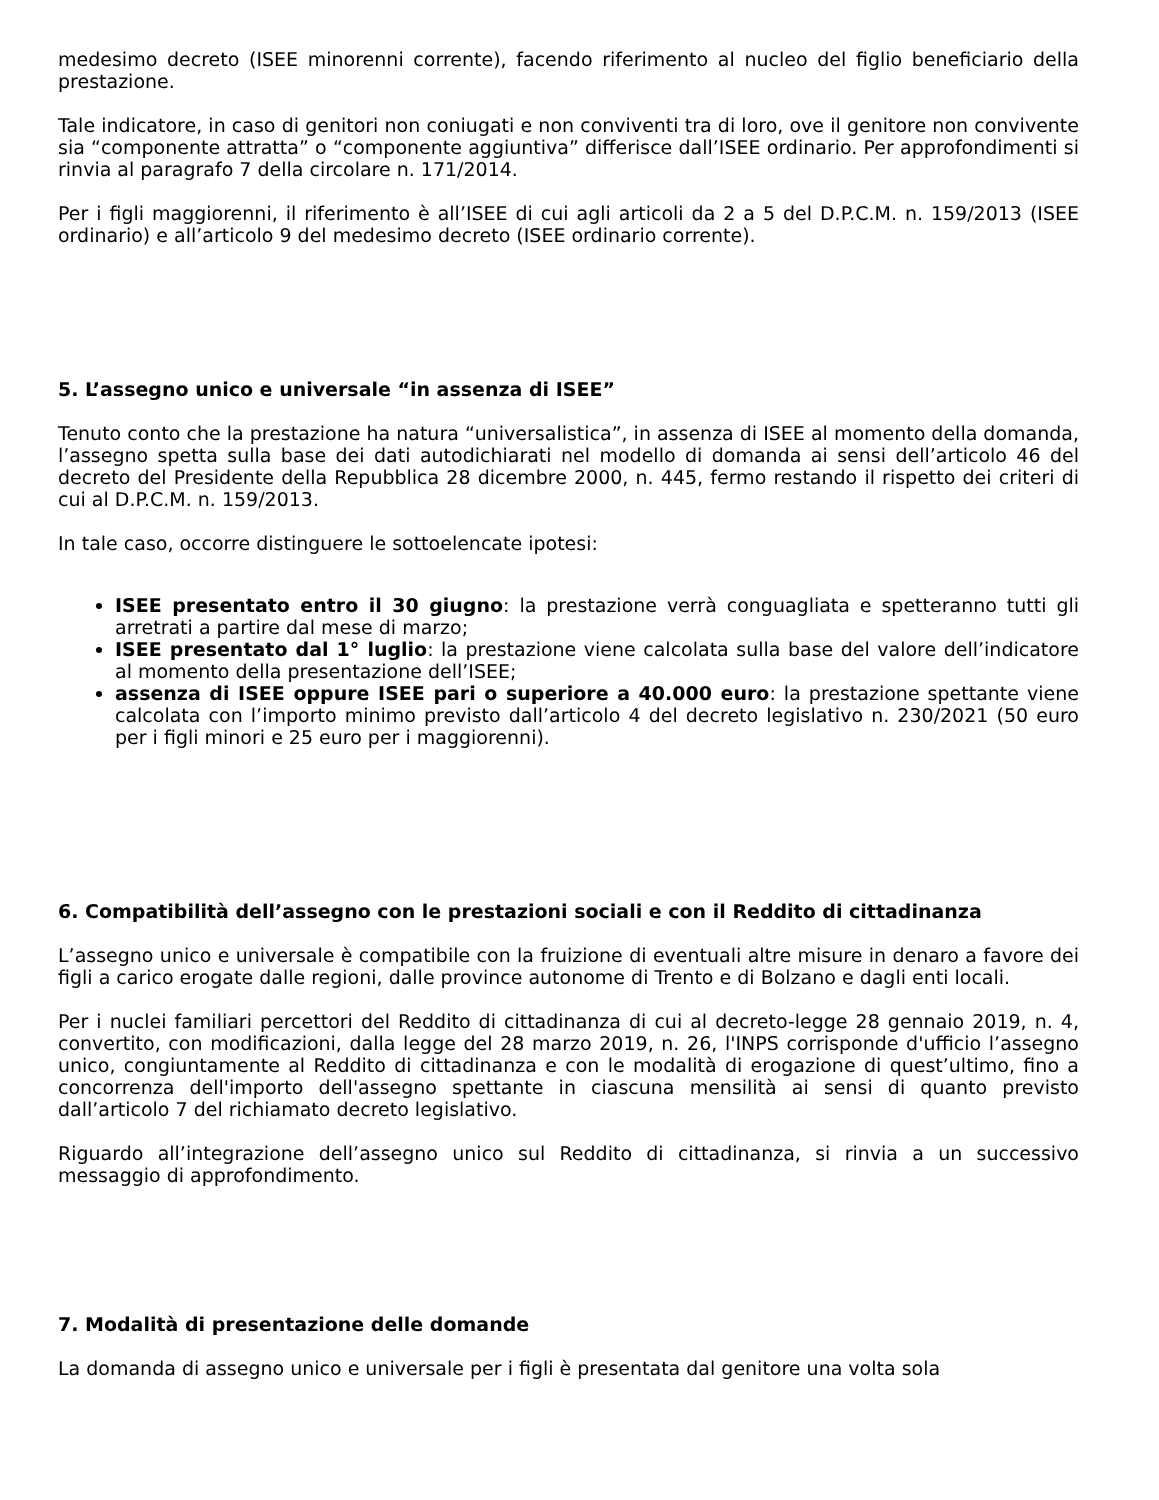medesimo decreto (ISEE minorenni corrente), facendo riferimento al nucleo del figlio beneficiario della prestazione.
Tale indicatore, in caso di genitori non coniugati e non conviventi tra di loro, ove il genitore non convivente sia “componente attratta” o “componente aggiuntiva” differisce dall’ISEE ordinario. Per approfondimenti si rinvia al paragrafo 7 della circolare n. 171/2014.
Per i figli maggiorenni, il riferimento è all’ISEE di cui agli articoli da 2 a 5 del D.P.C.M. n. 159/2013 (ISEE ordinario) e all’articolo 9 del medesimo decreto (ISEE ordinario corrente).
5. L’assegno unico e universale “in assenza di ISEE”
Tenuto conto che la prestazione ha natura “universalistica”, in assenza di ISEE al momento della domanda, l’assegno spetta sulla base dei dati autodichiarati nel modello di domanda ai sensi dell’articolo 46 del decreto del Presidente della Repubblica 28 dicembre 2000, n. 445, fermo restando il rispetto dei criteri di cui al D.P.C.M. n. 159/2013.
In tale caso, occorre distinguere le sottoelencate ipotesi:
ISEE presentato entro il 30 giugno: la prestazione verrà conguagliata e spetteranno tutti gli arretrati a partire dal mese di marzo;
ISEE presentato dal 1° luglio: la prestazione viene calcolata sulla base del valore dell’indicatore al momento della presentazione dell’ISEE;
assenza di ISEE oppure ISEE pari o superiore a 40.000 euro: la prestazione spettante viene calcolata con l’importo minimo previsto dall’articolo 4 del decreto legislativo n. 230/2021 (50 euro per i figli minori e 25 euro per i maggiorenni).
6. Compatibilità dell’assegno con le prestazioni sociali e con il Reddito di cittadinanza
L’assegno unico e universale è compatibile con la fruizione di eventuali altre misure in denaro a favore dei figli a carico erogate dalle regioni, dalle province autonome di Trento e di Bolzano e dagli enti locali.
Per i nuclei familiari percettori del Reddito di cittadinanza di cui al decreto-legge 28 gennaio 2019, n. 4, convertito, con modificazioni, dalla legge del 28 marzo 2019, n. 26, l'INPS corrisponde d'ufficio l’assegno unico, congiuntamente al Reddito di cittadinanza e con le modalità di erogazione di quest’ultimo, fino a concorrenza dell'importo dell'assegno spettante in ciascuna mensilità ai sensi di quanto previsto dall’articolo 7 del richiamato decreto legislativo.
Riguardo all’integrazione dell’assegno unico sul Reddito di cittadinanza, si rinvia a un successivo messaggio di approfondimento.
7. Modalità di presentazione delle domande
La domanda di assegno unico e universale per i figli è presentata dal genitore una volta sola